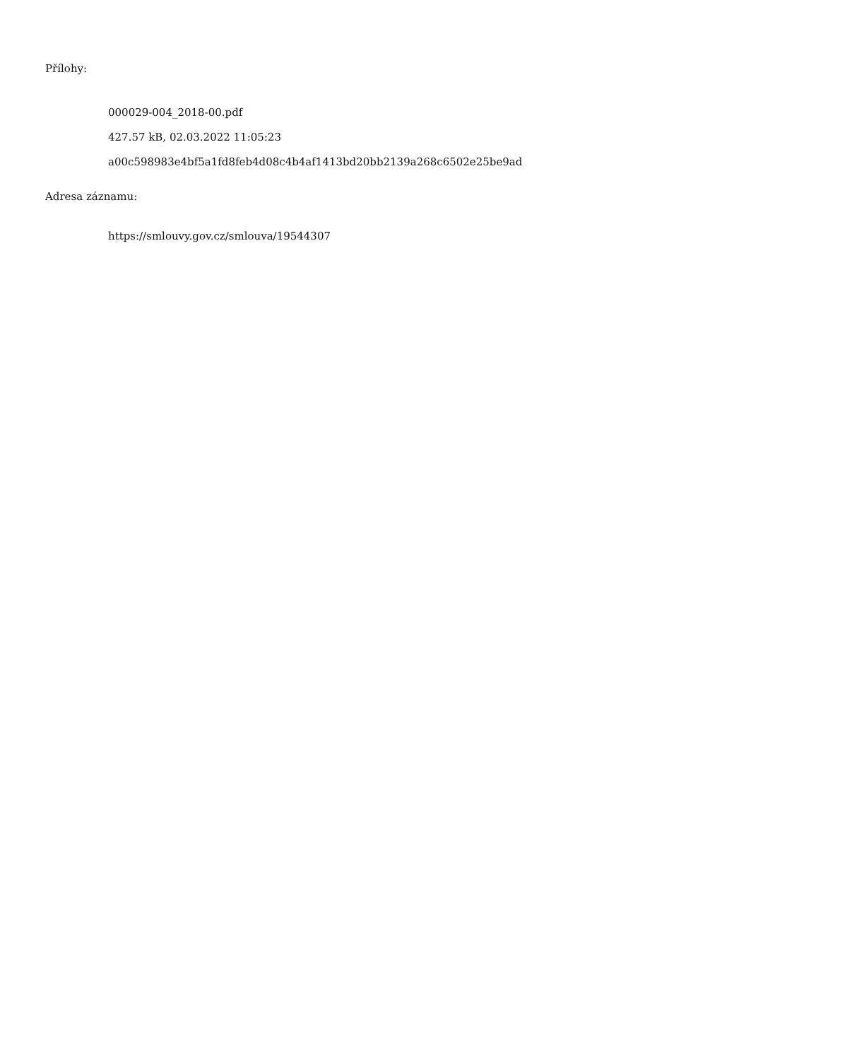Přílohy:
000029-004_2018-00.pdf
427.57 kB, 02.03.2022 11:05:23
a00c598983e4bf5a1fd8feb4d08c4b4af1413bd20bb2139a268c6502e25be9ad
Adresa záznamu:
https://smlouvy.gov.cz/smlouva/19544307